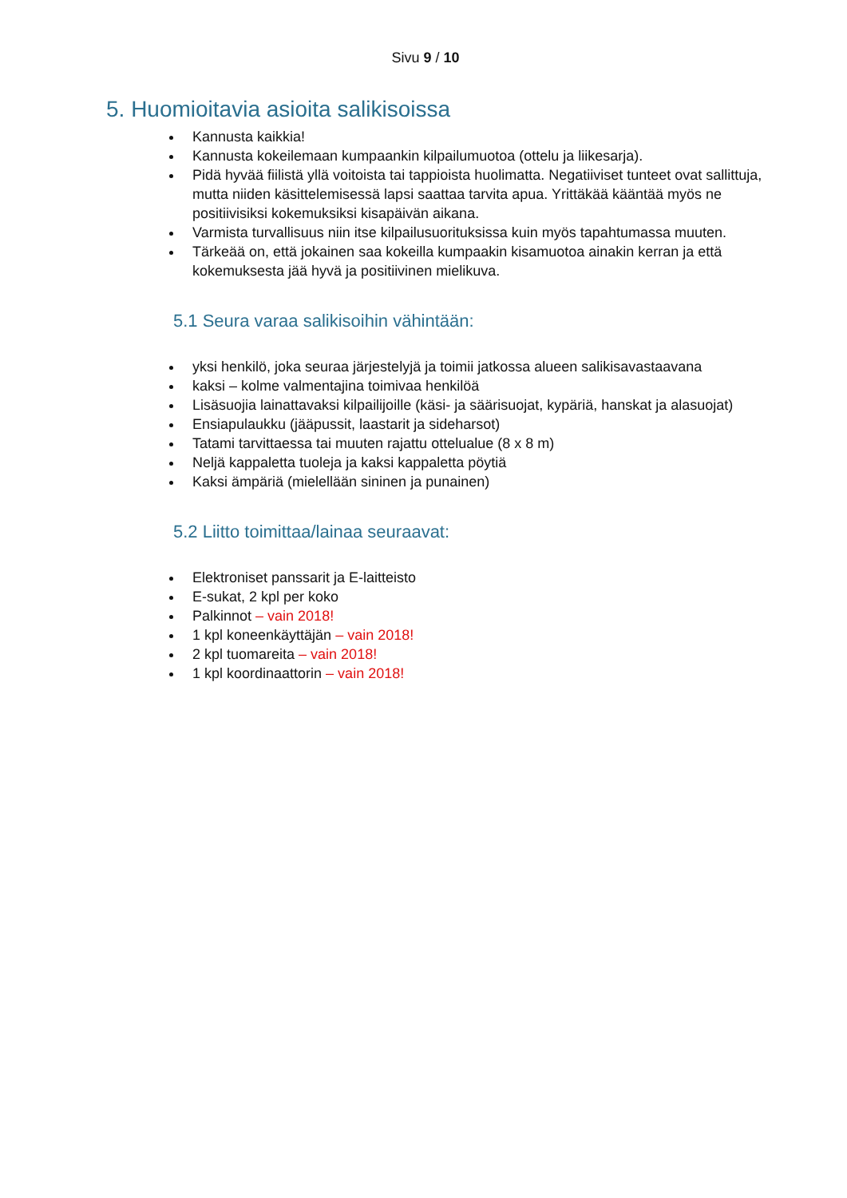Sivu 9 / 10
5. Huomioitavia asioita salikisoissa
Kannusta kaikkia!
Kannusta kokeilemaan kumpaankin kilpailumuotoa (ottelu ja liikesarja).
Pidä hyvää fiilistä yllä voitoista tai tappioista huolimatta. Negatiiviset tunteet ovat sallittuja, mutta niiden käsittelemisessä lapsi saattaa tarvita apua. Yrittäkää kääntää myös ne positiivisiksi kokemuksiksi kisapäivän aikana.
Varmista turvallisuus niin itse kilpailusuorituksissa kuin myös tapahtumassa muuten.
Tärkeää on, että jokainen saa kokeilla kumpaakin kisamuotoa ainakin kerran ja että kokemuksesta jää hyvä ja positiivinen mielikuva.
5.1 Seura varaa salikisoihin vähintään:
yksi henkilö, joka seuraa järjestelyjä ja toimii jatkossa alueen salikisavastaavana
kaksi – kolme valmentajina toimivaa henkilöä
Lisäsuojia lainattavaksi kilpailijoille (käsi- ja säärisuojat, kypäriä, hanskat ja alasuojat)
Ensiapulaukku (jääpussit, laastarit ja sideharsot)
Tatami tarvittaessa tai muuten rajattu ottelualue (8 x 8 m)
Neljä kappaletta tuoleja ja kaksi kappaletta pöytiä
Kaksi ämpäriä (mielellään sininen ja punainen)
5.2 Liitto toimittaa/lainaa seuraavat:
Elektroniset panssarit ja E-laitteisto
E-sukat, 2 kpl per koko
Palkinnot – vain 2018!
1 kpl koneenkäyttäjän – vain 2018!
2 kpl tuomareita – vain 2018!
1 kpl koordinaattorin – vain 2018!